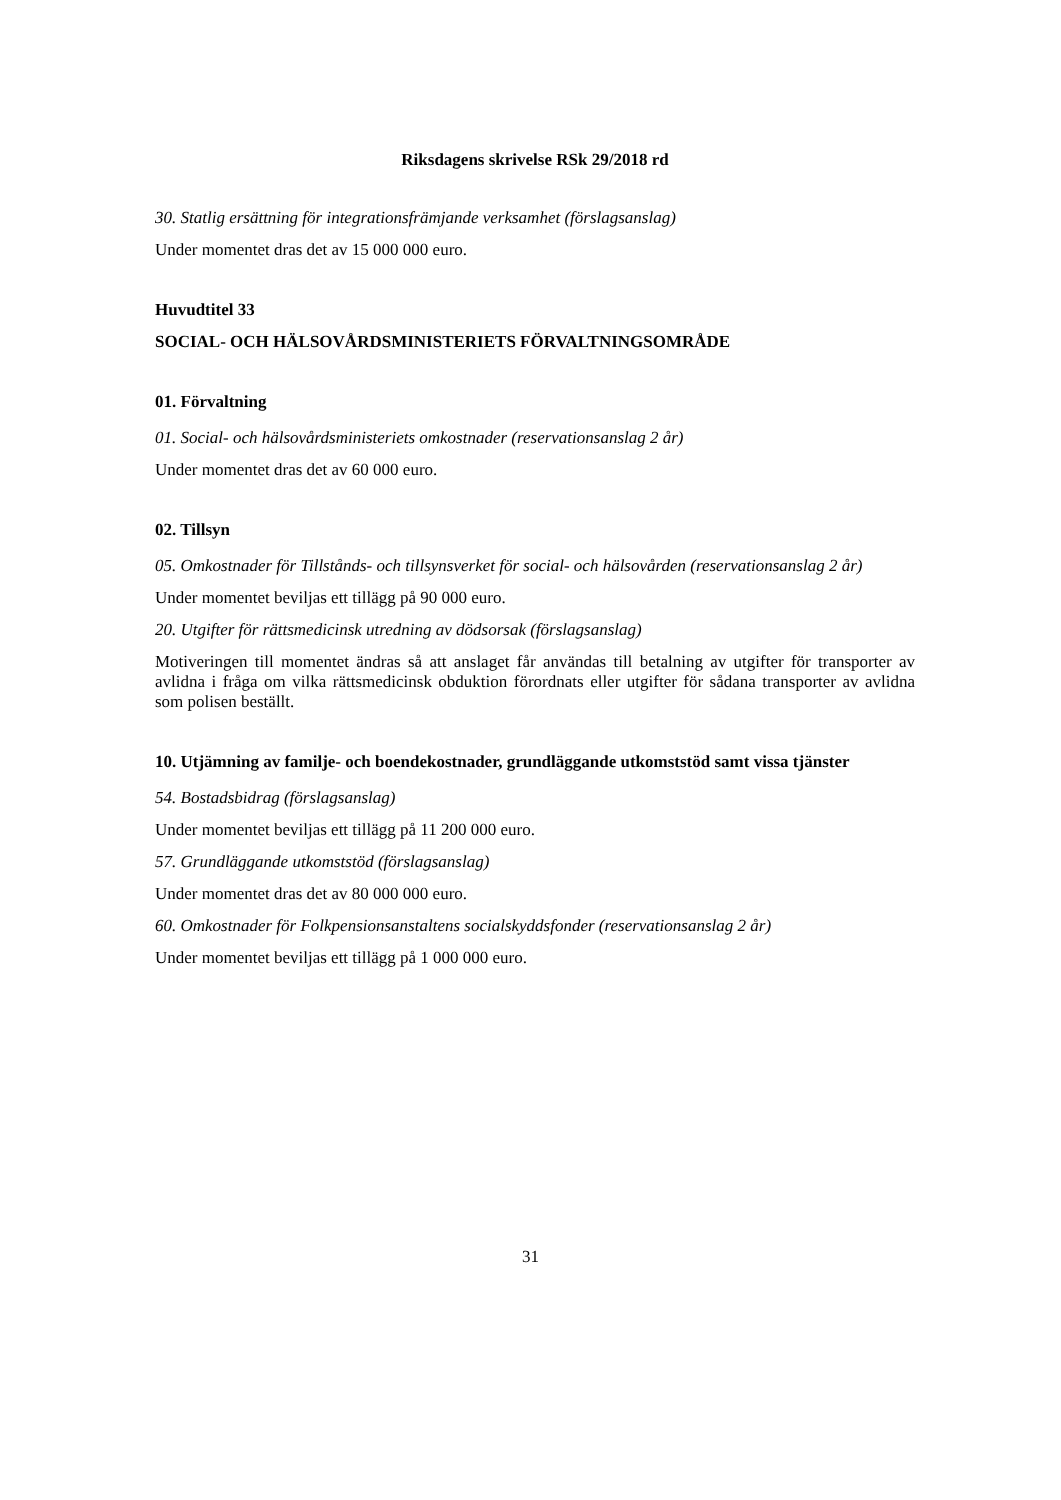Riksdagens skrivelse RSk 29/2018 rd
30. Statlig ersättning för integrationsfrämjande verksamhet (förslagsanslag)
Under momentet dras det av 15 000 000 euro.
Huvudtitel 33
SOCIAL- OCH HÄLSOVÅRDSMINISTERIETS FÖRVALTNINGSOMRÅDE
01. Förvaltning
01. Social- och hälsovårdsministeriets omkostnader (reservationsanslag 2 år)
Under momentet dras det av 60 000 euro.
02. Tillsyn
05. Omkostnader för Tillstånds- och tillsynsverket för social- och hälsovården (reservationsanslag 2 år)
Under momentet beviljas ett tillägg på 90 000 euro.
20. Utgifter för rättsmedicinsk utredning av dödsorsak (förslagsanslag)
Motiveringen till momentet ändras så att anslaget får användas till betalning av utgifter för transporter av avlidna i fråga om vilka rättsmedicinsk obduktion förordnats eller utgifter för sådana transporter av avlidna som polisen beställt.
10. Utjämning av familje- och boendekostnader, grundläggande utkomststöd samt vissa tjänster
54. Bostadsbidrag (förslagsanslag)
Under momentet beviljas ett tillägg på 11 200 000 euro.
57. Grundläggande utkomststöd (förslagsanslag)
Under momentet dras det av 80 000 000 euro.
60. Omkostnader för Folkpensionsanstaltens socialskyddsfonder (reservationsanslag 2 år)
Under momentet beviljas ett tillägg på 1 000 000 euro.
31